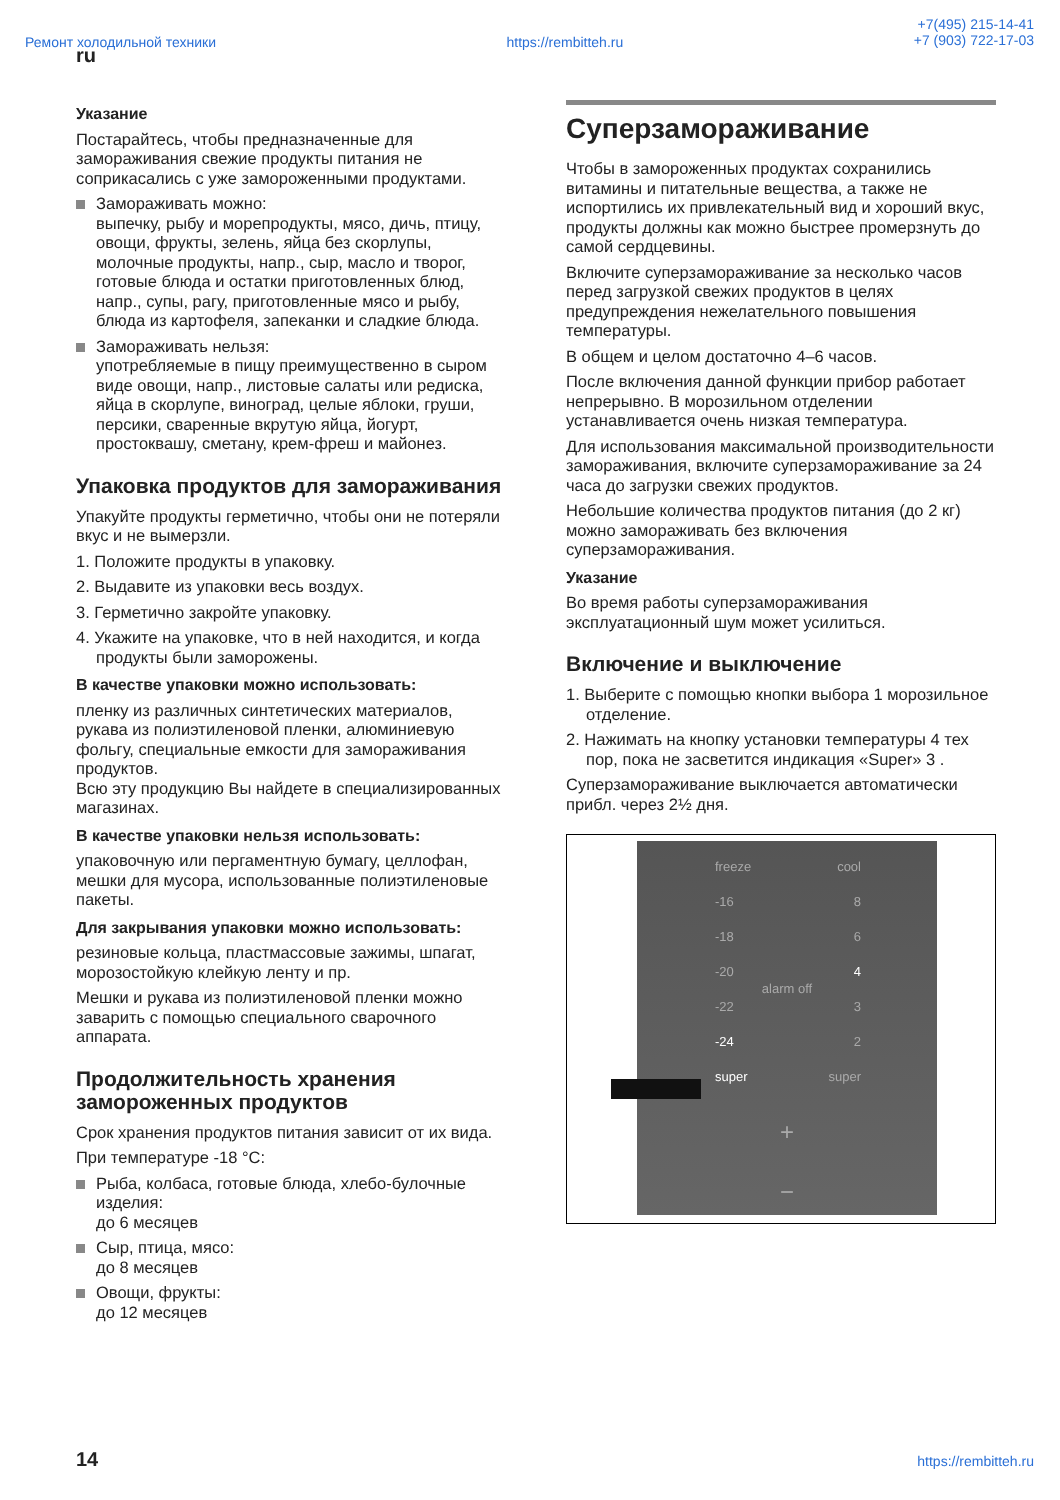Ремонт холодильной техники https://rembitteh.ru +7(495) 215-14-41
+7 (903) 722-17-03
ru
Указание
Постарайтесь, чтобы предназначенные для замораживания свежие продукты питания не соприкасались с уже замороженными продуктами.
Замораживать можно:
выпечку, рыбу и морепродукты, мясо, дичь, птицу, овощи, фрукты, зелень, яйца без скорлупы, молочные продукты, напр., сыр, масло и творог, готовые блюда и остатки приготовленных блюд, напр., супы, рагу, приготовленные мясо и рыбу, блюда из картофеля, запеканки и сладкие блюда.
Замораживать нельзя:
употребляемые в пищу преимущественно в сыром виде овощи, напр., листовые салаты или редиска, яйца в скорлупе, виноград, целые яблоки, груши, персики, сваренные вкрутую яйца, йогурт, простоквашу, сметану, крем-фреш и майонез.
Упаковка продуктов для замораживания
Упакуйте продукты герметично, чтобы они не потеряли вкус и не вымерзли.
1. Положите продукты в упаковку.
2. Выдавите из упаковки весь воздух.
3. Герметично закройте упаковку.
4. Укажите на упаковке, что в ней находится, и когда продукты были заморожены.
В качестве упаковки можно использовать:
пленку из различных синтетических материалов, рукава из полиэтиленовой пленки, алюминиевую фольгу, специальные емкости для замораживания продуктов.
Всю эту продукцию Вы найдете в специализированных магазинах.
В качестве упаковки нельзя использовать:
упаковочную или пергаментную бумагу, целлофан, мешки для мусора, использованные полиэтиленовые пакеты.
Для закрывания упаковки можно использовать:
резиновые кольца, пластмассовые зажимы, шпагат, морозостойкую клейкую ленту и пр.
Мешки и рукава из полиэтиленовой пленки можно заварить с помощью специального сварочного аппарата.
Продолжительность хранения замороженных продуктов
Срок хранения продуктов питания зависит от их вида.
При температуре -18 °C:
Рыба, колбаса, готовые блюда, хлебо-булочные изделия:
до 6 месяцев
Сыр, птица, мясо:
до 8 месяцев
Овощи, фрукты:
до 12 месяцев
Суперзамораживание
Чтобы в замороженных продуктах сохранились витамины и питательные вещества, а также не испортились их привлекательный вид и хороший вкус, продукты должны как можно быстрее промерзнуть до самой сердцевины.
Включите суперзамораживание за несколько часов перед загрузкой свежих продуктов в целях предупреждения нежелательного повышения температуры.
В общем и целом достаточно 4–6 часов.
После включения данной функции прибор работает непрерывно. В морозильном отделении устанавливается очень низкая температура.
Для использования максимальной производительности замораживания, включите суперзамораживание за 24 часа до загрузки свежих продуктов.
Небольшие количества продуктов питания (до 2 кг) можно замораживать без включения суперзамораживания.
Указание
Во время работы суперзамораживания эксплуатационный шум может усилиться.
Включение и выключение
1. Выберите с помощью кнопки выбора 1 морозильное отделение.
2. Нажимать на кнопку установки температуры 4 тех пор, пока не засветится индикация «Super» 3 .
Суперзамораживание выключается автоматически прибл. через 2½ дня.
freeze cool
-16 8
-18 6
-20 4
alarm off
-22 3
-24 2
super super
+
−
14 https://rembitteh.ru